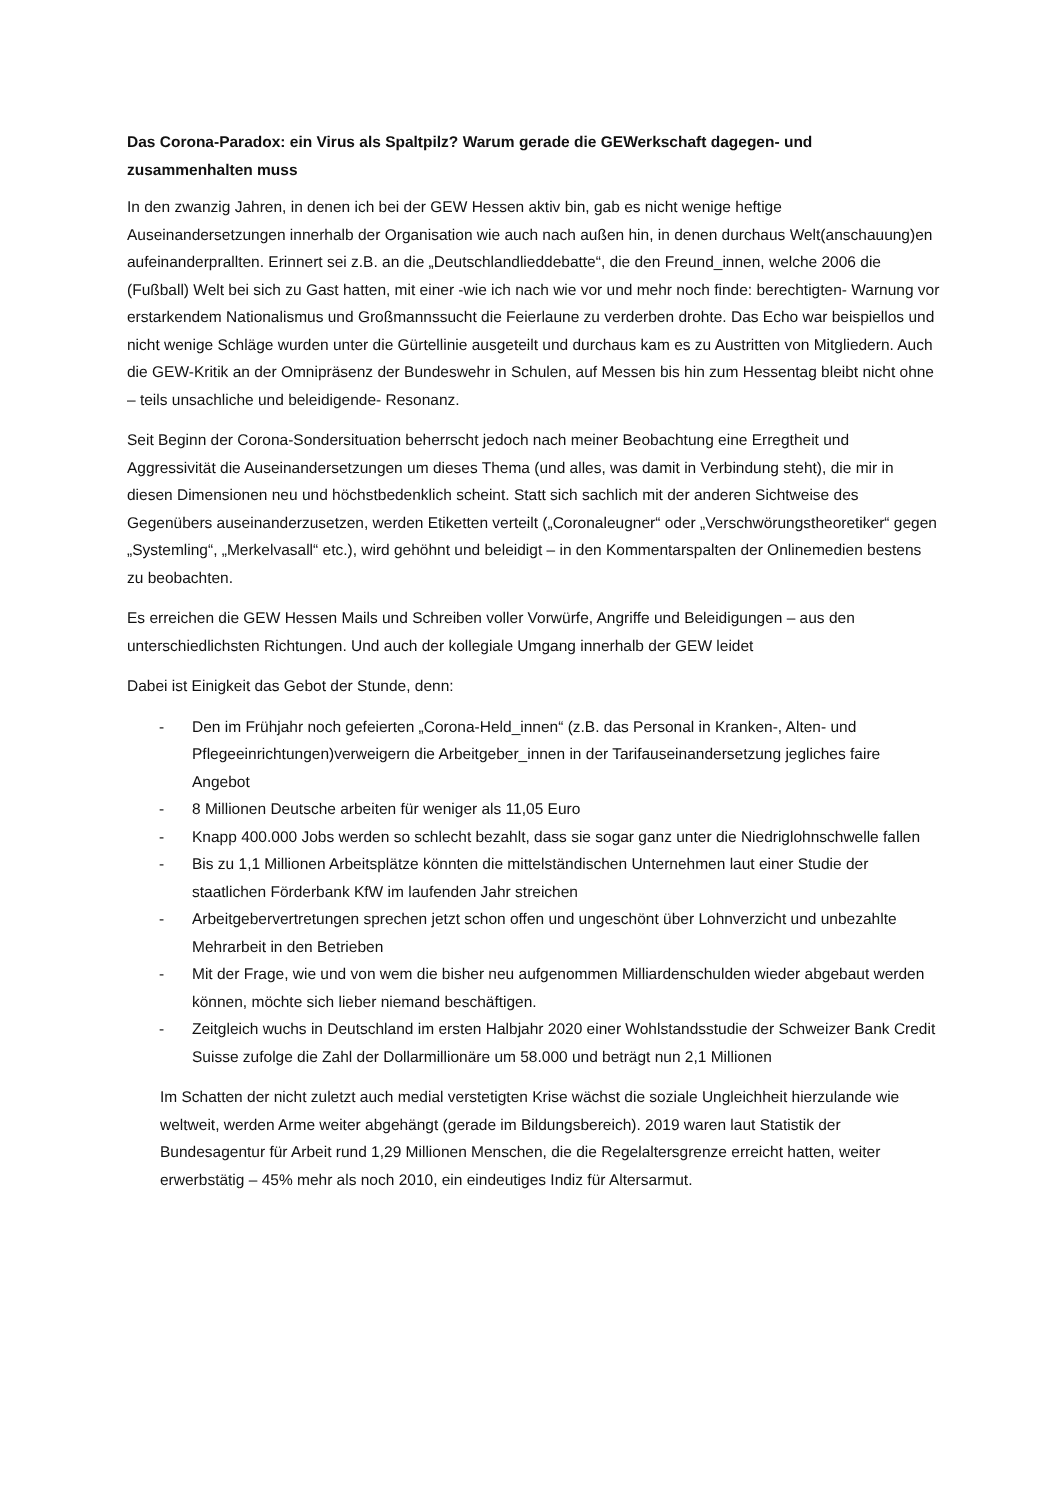Das Corona-Paradox: ein Virus als Spaltpilz? Warum gerade die GEWerkschaft dagegen- und zusammenhalten muss
In den zwanzig Jahren, in denen ich bei der GEW Hessen aktiv bin, gab es nicht wenige heftige Auseinandersetzungen innerhalb der Organisation wie auch nach außen hin, in denen durchaus Welt(anschauung)en aufeinanderprallten. Erinnert sei z.B. an die „Deutschlandlieddebatte“, die den Freund_innen, welche 2006 die (Fußball) Welt bei sich zu Gast hatten, mit einer -wie ich nach wie vor und mehr noch finde: berechtigten- Warnung vor erstarkendem Nationalismus und Großmannssucht die Feierlaune zu verderben drohte. Das Echo war beispiellos und nicht wenige Schläge wurden unter die Gürtellinie ausgeteilt und durchaus kam es zu Austritten von Mitgliedern. Auch die GEW-Kritik an der Omnipräsenz der Bundeswehr in Schulen, auf Messen bis hin zum Hessentag bleibt nicht ohne – teils unsachliche und beleidigende- Resonanz.
Seit Beginn der Corona-Sondersituation beherrscht jedoch nach meiner Beobachtung eine Erregtheit und Aggressivität die Auseinandersetzungen um dieses Thema (und alles, was damit in Verbindung steht), die mir in diesen Dimensionen neu und höchstbedenklich scheint. Statt sich sachlich mit der anderen Sichtweise des Gegenübers auseinanderzusetzen, werden Etiketten verteilt („Coronaleugner“ oder „Verschwörungstheoretiker“ gegen „Systemling“, „Merkelvasall“ etc.), wird gehöhnt und beleidigt – in den Kommentarspalten der Onlinemedien bestens zu beobachten.
Es erreichen die GEW Hessen Mails und Schreiben voller Vorwürfe, Angriffe und Beleidigungen – aus den unterschiedlichsten Richtungen. Und auch der kollegiale Umgang innerhalb der GEW leidet
Dabei ist Einigkeit das Gebot der Stunde, denn:
- Den im Frühjahr noch gefeierten „Corona-Held_innen“ (z.B. das Personal in Kranken-, Alten- und Pflegeeinrichtungen)verweigern die Arbeitgeber_innen in der Tarifauseinandersetzung jegliches faire Angebot
- 8 Millionen Deutsche arbeiten für weniger als 11,05 Euro
- Knapp 400.000 Jobs werden so schlecht bezahlt, dass sie sogar ganz unter die Niedriglohnschwelle fallen
- Bis zu 1,1 Millionen Arbeitsplätze könnten die mittelständischen Unternehmen laut einer Studie der staatlichen Förderbank KfW im laufenden Jahr streichen
- Arbeitgebervertretungen sprechen jetzt schon offen und ungeschönt über Lohnverzicht und unbezahlte Mehrarbeit in den Betrieben
- Mit der Frage, wie und von wem die bisher neu aufgenommen Milliardenschulden wieder abgebaut werden können, möchte sich lieber niemand beschäftigen.
- Zeitgleich wuchs in Deutschland im ersten Halbjahr 2020 einer Wohlstandsstudie der Schweizer Bank Credit Suisse zufolge die Zahl der Dollarmillionäre um 58.000 und beträgt nun 2,1 Millionen
Im Schatten der nicht zuletzt auch medial verstetigten Krise wächst die soziale Ungleichheit hierzulande wie weltweit, werden Arme weiter abgehängt (gerade im Bildungsbereich). 2019 waren laut Statistik der Bundesagentur für Arbeit rund 1,29 Millionen Menschen, die die Regelaltersgrenze erreicht hatten, weiter erwerbstätig – 45% mehr als noch 2010, ein eindeutiges Indiz für Altersarmut.